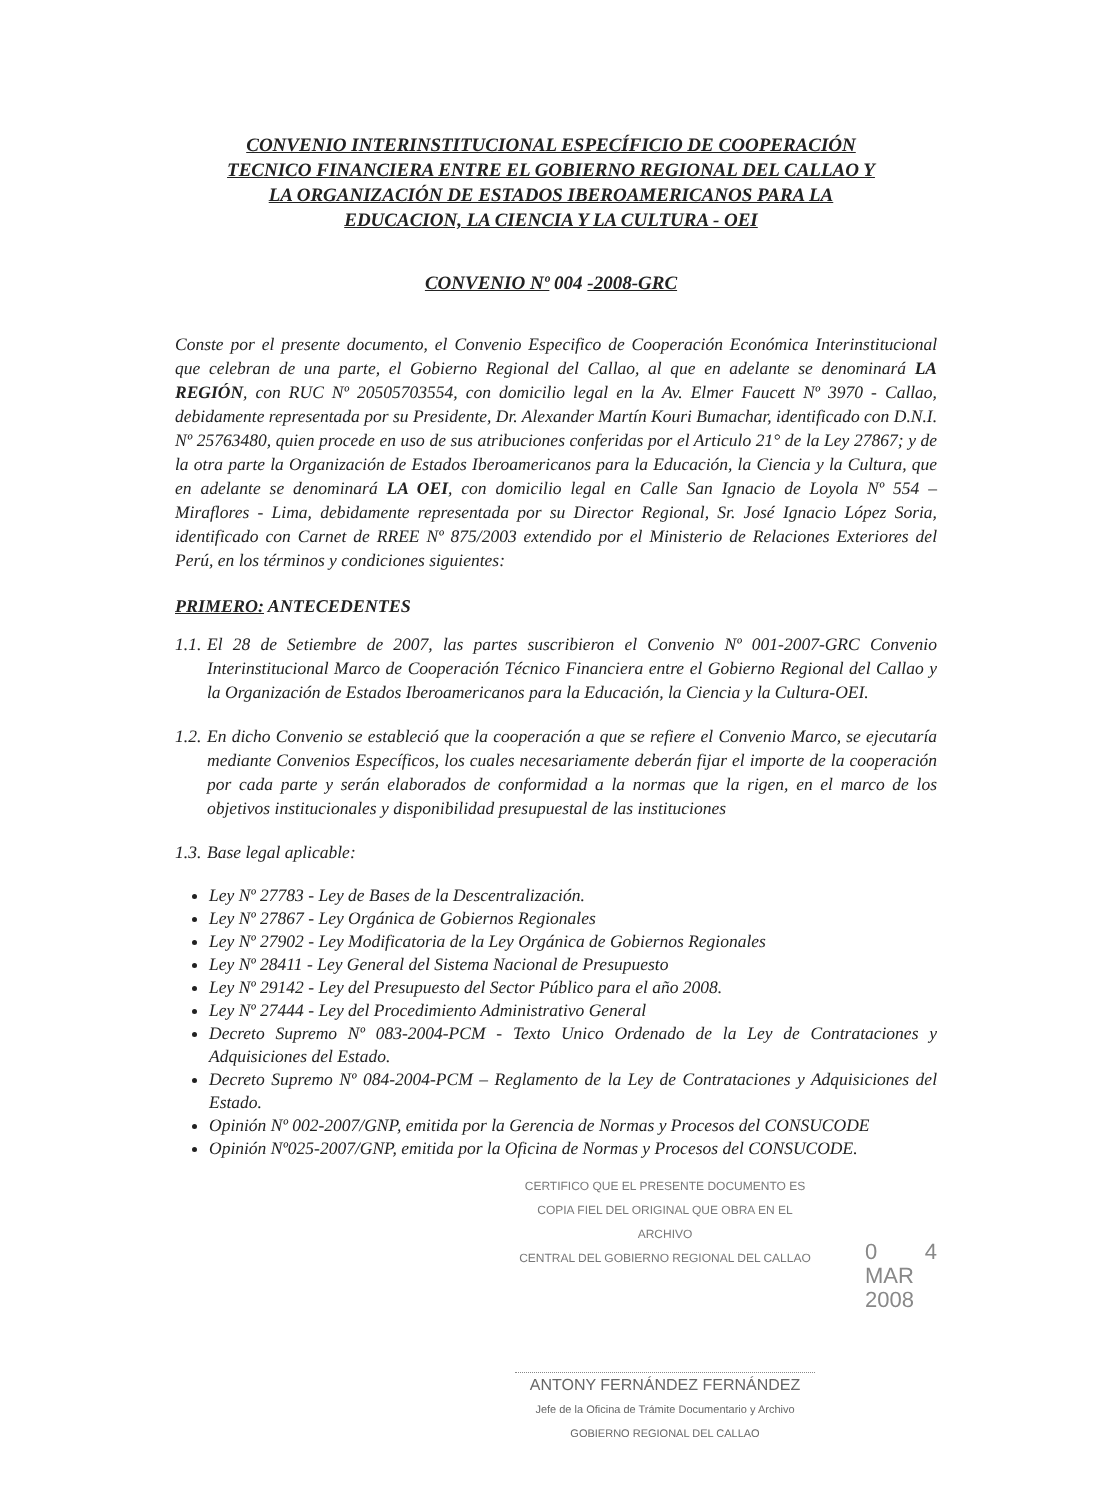CONVENIO INTERINSTITUCIONAL ESPECÍFICIO DE COOPERACIÓN
TECNICO FINANCIERA ENTRE EL GOBIERNO REGIONAL DEL CALLAO Y
LA ORGANIZACIÓN DE ESTADOS IBEROAMERICANOS PARA LA
EDUCACION, LA CIENCIA Y LA CULTURA - OEI
CONVENIO Nº 004 -2008-GRC
Conste por el presente documento, el Convenio Especifico de Cooperación Económica Interinstitucional que celebran de una parte, el Gobierno Regional del Callao, al que en adelante se denominará LA REGIÓN, con RUC Nº 20505703554, con domicilio legal en la Av. Elmer Faucett Nº 3970 - Callao, debidamente representada por su Presidente, Dr. Alexander Martín Kouri Bumachar, identificado con D.N.I. Nº 25763480, quien procede en uso de sus atribuciones conferidas por el Articulo 21° de la Ley 27867; y de la otra parte la Organización de Estados Iberoamericanos para la Educación, la Ciencia y la Cultura, que en adelante se denominará LA OEI, con domicilio legal en Calle San Ignacio de Loyola Nº 554 – Miraflores - Lima, debidamente representada por su Director Regional, Sr. José Ignacio López Soria, identificado con Carnet de RREE Nº 875/2003 extendido por el Ministerio de Relaciones Exteriores del Perú, en los términos y condiciones siguientes:
PRIMERO: ANTECEDENTES
1.1.
El 28 de Setiembre de 2007, las partes suscribieron el Convenio Nº 001-2007-GRC Convenio Interinstitucional Marco de Cooperación Técnico Financiera entre el Gobierno Regional del Callao y la Organización de Estados Iberoamericanos para la Educación, la Ciencia y la Cultura-OEI.
1.2.
En dicho Convenio se estableció que la cooperación a que se refiere el Convenio Marco, se ejecutaría mediante Convenios Específicos, los cuales necesariamente deberán fijar el importe de la cooperación por cada parte y serán elaborados de conformidad a la normas que la rigen, en el marco de los objetivos institucionales y disponibilidad presupuestal de las instituciones
1.3.
Base legal aplicable:
Ley Nº 27783 - Ley de Bases de la Descentralización.
Ley Nº 27867 - Ley Orgánica de Gobiernos Regionales
Ley Nº 27902 - Ley Modificatoria de la Ley Orgánica de Gobiernos Regionales
Ley Nº 28411 - Ley General del Sistema Nacional de Presupuesto
Ley Nº 29142 - Ley del Presupuesto del Sector Público para el año 2008.
Ley Nº 27444 - Ley del Procedimiento Administrativo General
Decreto Supremo Nº 083-2004-PCM - Texto Unico Ordenado de la Ley de Contrataciones y Adquisiciones del Estado.
Decreto Supremo Nº 084-2004-PCM – Reglamento de la Ley de Contrataciones y Adquisiciones del Estado.
Opinión Nº 002-2007/GNP, emitida por la Gerencia de Normas y Procesos del CONSUCODE
Opinión Nº025-2007/GNP, emitida por la Oficina de Normas y Procesos del CONSUCODE.
CERTIFICO QUE EL PRESENTE DOCUMENTO ES
COPIA FIEL DEL ORIGINAL QUE OBRA EN EL ARCHIVO
CENTRAL DEL GOBIERNO REGIONAL DEL CALLAO
0 4 MAR 2008
ANTONY FERNÁNDEZ FERNÁNDEZ
Jefe de la Oficina de Trámite Documentario y Archivo
GOBIERNO REGIONAL DEL CALLAO